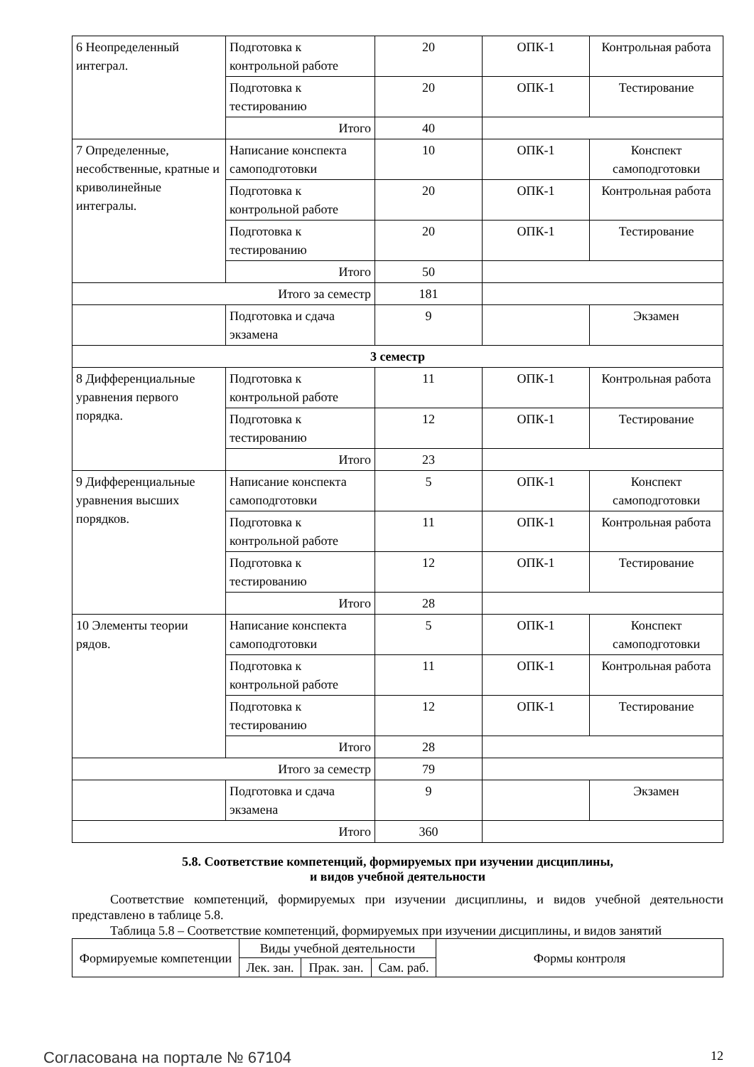| 6 Неопределенный интеграл. | Подготовка к контрольной работе | 20 | ОПК-1 | Контрольная работа |
| | Подготовка к тестированию | 20 | ОПК-1 | Тестирование |
| | Итого | 40 | | |
| 7 Определенные, несобственные, кратные и криволинейные интегралы. | Написание конспекта самоподготовки | 10 | ОПК-1 | Конспект самоподготовки |
| | Подготовка к контрольной работе | 20 | ОПК-1 | Контрольная работа |
| | Подготовка к тестированию | 20 | ОПК-1 | Тестирование |
| | Итого | 50 | | |
| Итого за семестр | | 181 | | |
| | Подготовка и сдача экзамена | 9 | | Экзамен |
| 3 семестр | | | | |
| 8 Дифференциальные уравнения первого порядка. | Подготовка к контрольной работе | 11 | ОПК-1 | Контрольная работа |
| | Подготовка к тестированию | 12 | ОПК-1 | Тестирование |
| | Итого | 23 | | |
| 9 Дифференциальные уравнения высших порядков. | Написание конспекта самоподготовки | 5 | ОПК-1 | Конспект самоподготовки |
| | Подготовка к контрольной работе | 11 | ОПК-1 | Контрольная работа |
| | Подготовка к тестированию | 12 | ОПК-1 | Тестирование |
| | Итого | 28 | | |
| 10 Элементы теории рядов. | Написание конспекта самоподготовки | 5 | ОПК-1 | Конспект самоподготовки |
| | Подготовка к контрольной работе | 11 | ОПК-1 | Контрольная работа |
| | Подготовка к тестированию | 12 | ОПК-1 | Тестирование |
| | Итого | 28 | | |
| Итого за семестр | | 79 | | |
| | Подготовка и сдача экзамена | 9 | | Экзамен |
| Итого | | 360 | | |
5.8. Соответствие компетенций, формируемых при изучении дисциплины,
и видов учебной деятельности
Соответствие компетенций, формируемых при изучении дисциплины, и видов учебной деятельности представлено в таблице 5.8.
Таблица 5.8 – Соответствие компетенций, формируемых при изучении дисциплины, и видов занятий
| Формируемые компетенции | Виды учебной деятельности | | | Формы контроля |
| | Лек. зан. | Прак. зан. | Сам. раб. | |
Согласована на портале № 67104 12